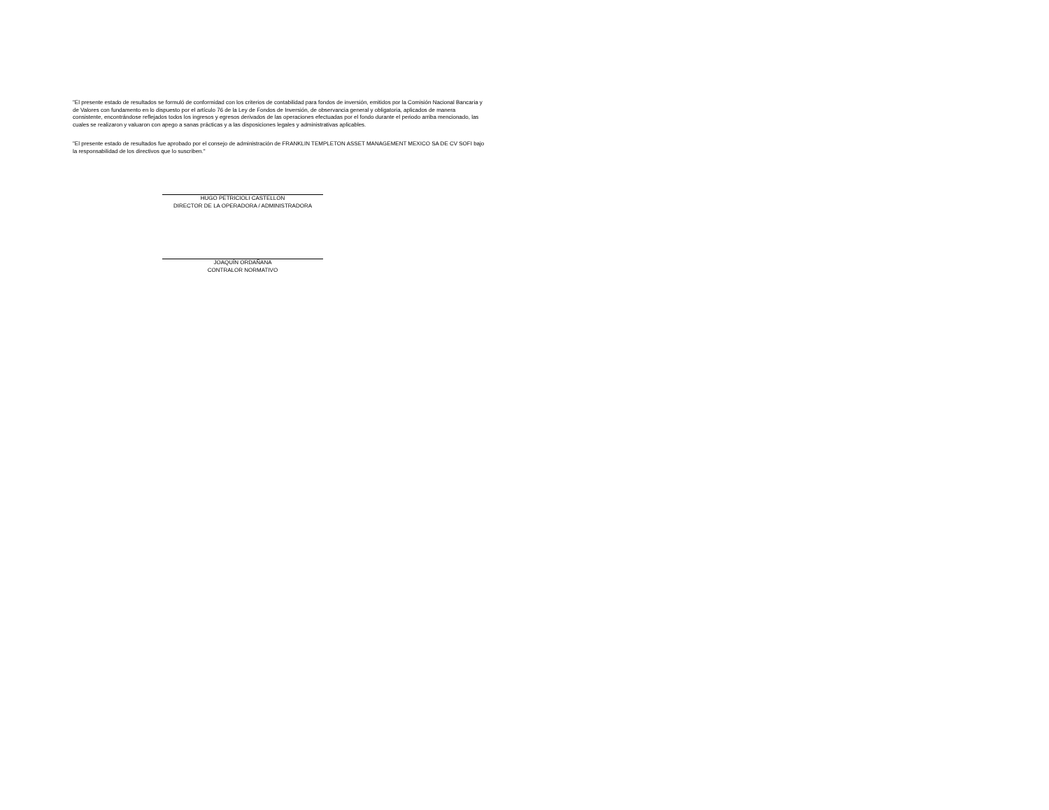"El presente estado de resultados se formuló de conformidad con los criterios de contabilidad para fondos de inversión, emitidos por la Comisión Nacional Bancaria y de Valores con fundamento en lo dispuesto por el artículo 76 de la Ley de Fondos de Inversión, de observancia general y obligatoria, aplicados de manera consistente, encontrándose reflejados todos los ingresos y egresos derivados de las operaciones efectuadas por el fondo durante el periodo arriba mencionado, las cuales se realizaron y valuaron con apego a sanas prácticas y a las disposiciones legales y administrativas aplicables.
"El presente estado de resultados fue aprobado por el consejo de administración de FRANKLIN TEMPLETON ASSET MANAGEMENT MEXICO SA DE CV SOFI bajo la responsabilidad de los directivos que lo suscriben."
HUGO PETRICIOLI CASTELLON
DIRECTOR DE LA OPERADORA / ADMINISTRADORA
JOAQUÍN ORDAÑANA
CONTRALOR NORMATIVO